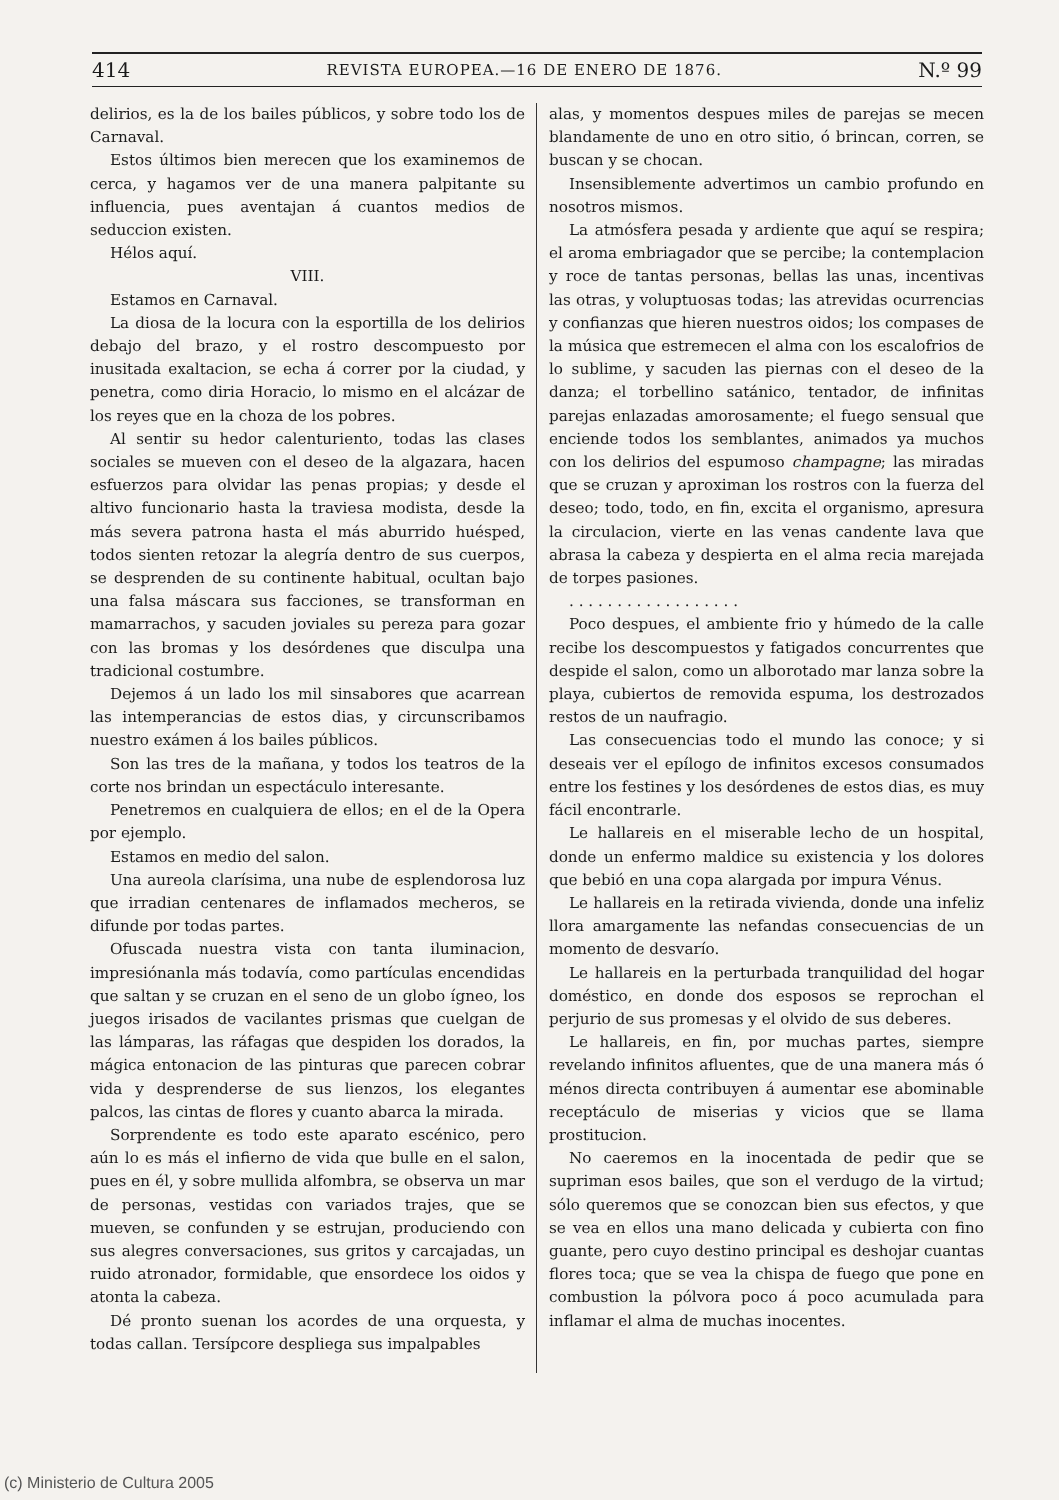414 REVISTA EUROPEA.—16 DE ENERO DE 1876. N.º 99
delirios, es la de los bailes públicos, y sobre todo los de Carnaval.
Estos últimos bien merecen que los examinemos de cerca, y hagamos ver de una manera palpitante su influencia, pues aventajan á cuantos medios de seduccion existen.
Hélos aquí.
VIII.
Estamos en Carnaval.
La diosa de la locura con la esportilla de los delirios debajo del brazo, y el rostro descompuesto por inusitada exaltacion, se echa á correr por la ciudad, y penetra, como diria Horacio, lo mismo en el alcázar de los reyes que en la choza de los pobres.
Al sentir su hedor calenturiento, todas las clases sociales se mueven con el deseo de la algazara, hacen esfuerzos para olvidar las penas propias; y desde el altivo funcionario hasta la traviesa modista, desde la más severa patrona hasta el más aburrido huésped, todos sienten retozar la alegría dentro de sus cuerpos, se desprenden de su continente habitual, ocultan bajo una falsa máscara sus facciones, se transforman en mamarrachos, y sacuden joviales su pereza para gozar con las bromas y los desórdenes que disculpa una tradicional costumbre.
Dejemos á un lado los mil sinsabores que acarrean las intemperancias de estos dias, y circunscribamos nuestro exámen á los bailes públicos.
Son las tres de la mañana, y todos los teatros de la corte nos brindan un espectáculo interesante.
Penetremos en cualquiera de ellos; en el de la Opera por ejemplo.
Estamos en medio del salon.
Una aureola clarísima, una nube de esplendorosa luz que irradian centenares de inflamados mecheros, se difunde por todas partes.
Ofuscada nuestra vista con tanta iluminacion, impresiónanla más todavía, como partículas encendidas que saltan y se cruzan en el seno de un globo ígneo, los juegos irisados de vacilantes prismas que cuelgan de las lámparas, las ráfagas que despiden los dorados, la mágica entonacion de las pinturas que parecen cobrar vida y desprenderse de sus lienzos, los elegantes palcos, las cintas de flores y cuanto abarca la mirada.
Sorprendente es todo este aparato escénico, pero aún lo es más el infierno de vida que bulle en el salon, pues en él, y sobre mullida alfombra, se observa un mar de personas, vestidas con variados trajes, que se mueven, se confunden y se estrujan, produciendo con sus alegres conversaciones, sus gritos y carcajadas, un ruido atronador, formidable, que ensordece los oidos y atonta la cabeza.
Dé pronto suenan los acordes de una orquesta, y todas callan. Tersípcore despliega sus impalpables
alas, y momentos despues miles de parejas se mecen blandamente de uno en otro sitio, ó brincan, corren, se buscan y se chocan.
Insensiblemente advertimos un cambio profundo en nosotros mismos.
La atmósfera pesada y ardiente que aquí se respira; el aroma embriagador que se percibe; la contemplacion y roce de tantas personas, bellas las unas, incentivas las otras, y voluptuosas todas; las atrevidas ocurrencias y confianzas que hieren nuestros oidos; los compases de la música que estremecen el alma con los escalofrios de lo sublime, y sacuden las piernas con el deseo de la danza; el torbellino satánico, tentador, de infinitas parejas enlazadas amorosamente; el fuego sensual que enciende todos los semblantes, animados ya muchos con los delirios del espumoso champagne; las miradas que se cruzan y aproximan los rostros con la fuerza del deseo; todo, todo, en fin, excita el organismo, apresura la circulacion, vierte en las venas candente lava que abrasa la cabeza y despierta en el alma recia marejada de torpes pasiones.
. . . . . . . . . . . . . . . . . .
Poco despues, el ambiente frio y húmedo de la calle recibe los descompuestos y fatigados concurrentes que despide el salon, como un alborotado mar lanza sobre la playa, cubiertos de removida espuma, los destrozados restos de un naufragio.
Las consecuencias todo el mundo las conoce; y si deseais ver el epílogo de infinitos excesos consumados entre los festines y los desórdenes de estos dias, es muy fácil encontrarle.
Le hallareis en el miserable lecho de un hospital, donde un enfermo maldice su existencia y los dolores que bebió en una copa alargada por impura Vénus.
Le hallareis en la retirada vivienda, donde una infeliz llora amargamente las nefandas consecuencias de un momento de desvarío.
Le hallareis en la perturbada tranquilidad del hogar doméstico, en donde dos esposos se reprochan el perjurio de sus promesas y el olvido de sus deberes.
Le hallareis, en fin, por muchas partes, siempre revelando infinitos afluentes, que de una manera más ó ménos directa contribuyen á aumentar ese abominable receptáculo de miserias y vicios que se llama prostitucion.
No caeremos en la inocentada de pedir que se supriman esos bailes, que son el verdugo de la virtud; sólo queremos que se conozcan bien sus efectos, y que se vea en ellos una mano delicada y cubierta con fino guante, pero cuyo destino principal es deshojar cuantas flores toca; que se vea la chispa de fuego que pone en combustion la pólvora poco á poco acumulada para inflamar el alma de muchas inocentes.
(c) Ministerio de Cultura 2005